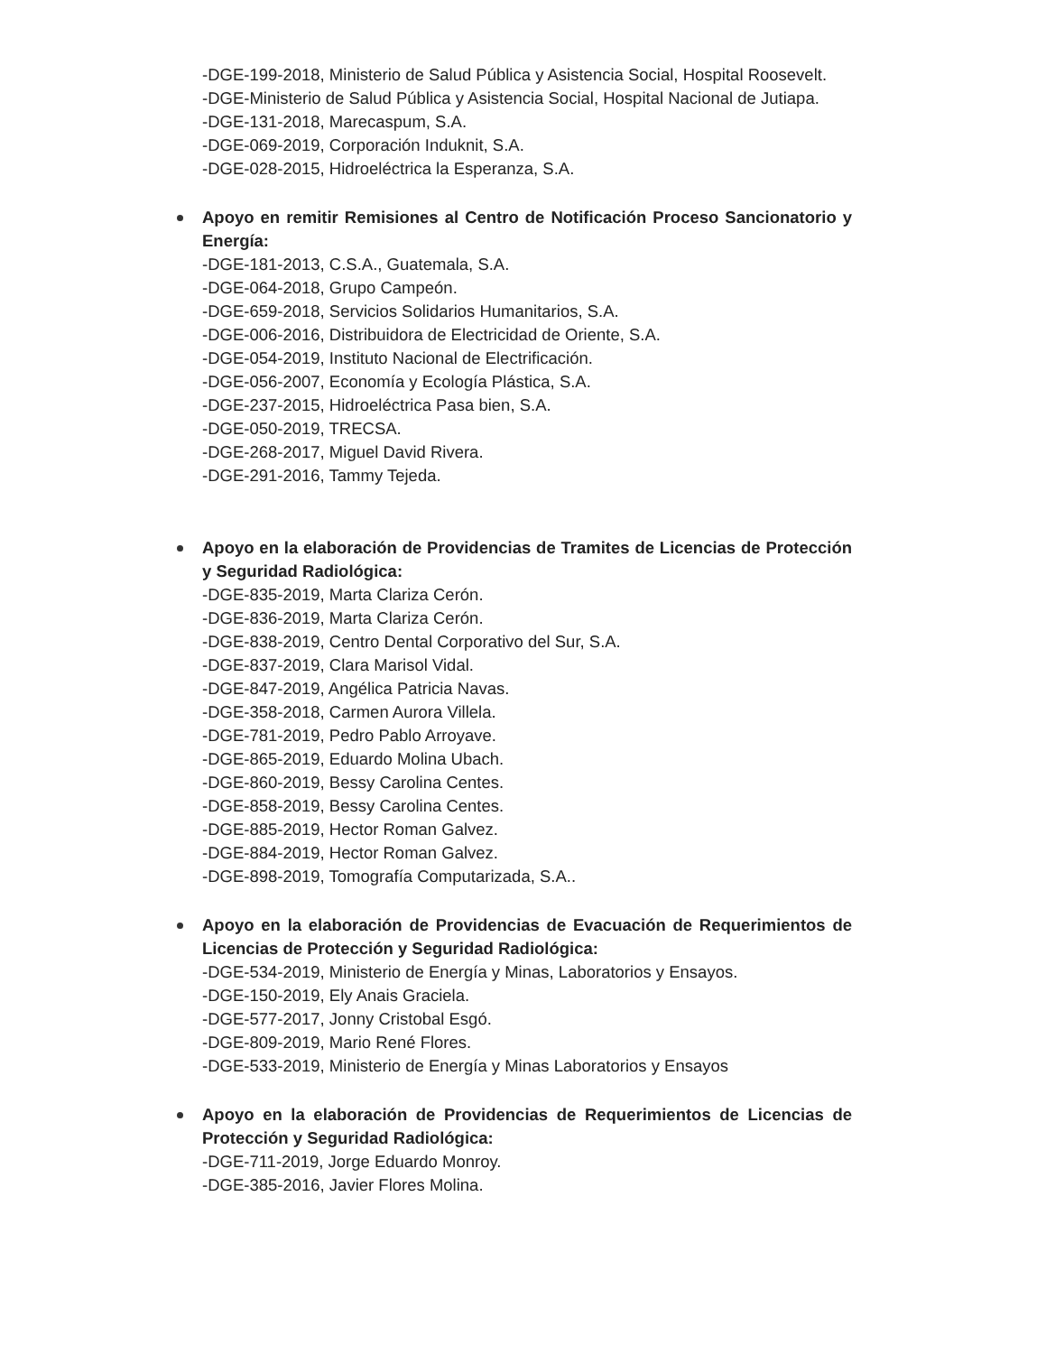-DGE-199-2018, Ministerio de Salud Pública y Asistencia Social, Hospital Roosevelt.
-DGE-Ministerio de Salud Pública y Asistencia Social, Hospital Nacional de Jutiapa.
-DGE-131-2018, Marecaspum, S.A.
-DGE-069-2019, Corporación Induknit, S.A.
-DGE-028-2015, Hidroeléctrica la Esperanza, S.A.
Apoyo en remitir Remisiones al Centro de Notificación Proceso Sancionatorio y Energía:
-DGE-181-2013, C.S.A., Guatemala, S.A.
-DGE-064-2018, Grupo Campeón.
-DGE-659-2018, Servicios Solidarios Humanitarios, S.A.
-DGE-006-2016, Distribuidora de Electricidad de Oriente, S.A.
-DGE-054-2019, Instituto Nacional de Electrificación.
-DGE-056-2007, Economía y Ecología Plástica, S.A.
-DGE-237-2015, Hidroeléctrica Pasa bien, S.A.
-DGE-050-2019, TRECSA.
-DGE-268-2017, Miguel David Rivera.
-DGE-291-2016, Tammy Tejeda.
Apoyo en la elaboración de Providencias de Tramites de Licencias de Protección y Seguridad Radiológica:
-DGE-835-2019, Marta Clariza Cerón.
-DGE-836-2019, Marta Clariza Cerón.
-DGE-838-2019, Centro Dental Corporativo del Sur, S.A.
-DGE-837-2019, Clara Marisol Vidal.
-DGE-847-2019, Angélica Patricia Navas.
-DGE-358-2018, Carmen Aurora Villela.
-DGE-781-2019, Pedro Pablo Arroyave.
-DGE-865-2019, Eduardo Molina Ubach.
-DGE-860-2019, Bessy Carolina Centes.
-DGE-858-2019, Bessy Carolina Centes.
-DGE-885-2019, Hector Roman Galvez.
-DGE-884-2019, Hector Roman Galvez.
-DGE-898-2019, Tomografía Computarizada, S.A..
Apoyo en la elaboración de Providencias de Evacuación de Requerimientos de Licencias de Protección y Seguridad Radiológica:
-DGE-534-2019, Ministerio de Energía y Minas, Laboratorios y Ensayos.
-DGE-150-2019, Ely Anais Graciela.
-DGE-577-2017, Jonny Cristobal Esgó.
-DGE-809-2019, Mario René Flores.
-DGE-533-2019, Ministerio de Energía y Minas Laboratorios y Ensayos
Apoyo en la elaboración de Providencias de Requerimientos de Licencias de Protección y Seguridad Radiológica:
-DGE-711-2019, Jorge Eduardo Monroy.
-DGE-385-2016, Javier Flores Molina.